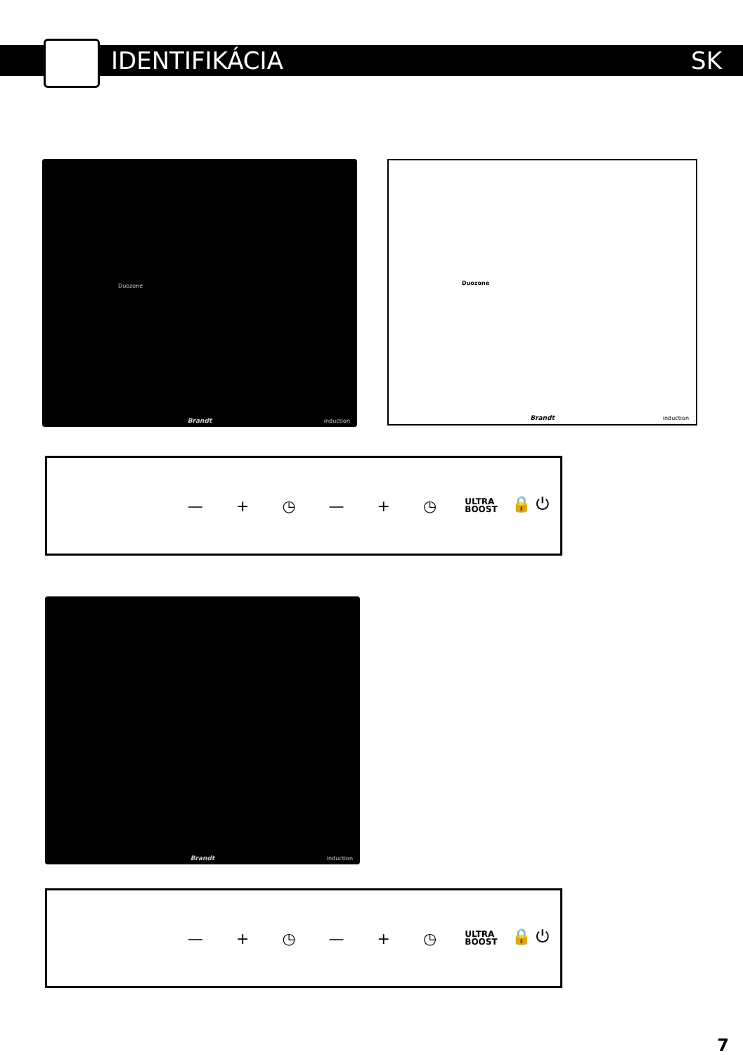IDENTIFIKÁCIA SK
Brandt
Duozone
induction
Duozone
Brandt induction
— + ◷ — + ◷ ULTRA
BOOST 🔒 ⏻
Brandt induction
— + ◷ — + ◷ ULTRA
BOOST 🔒 ⏻
7